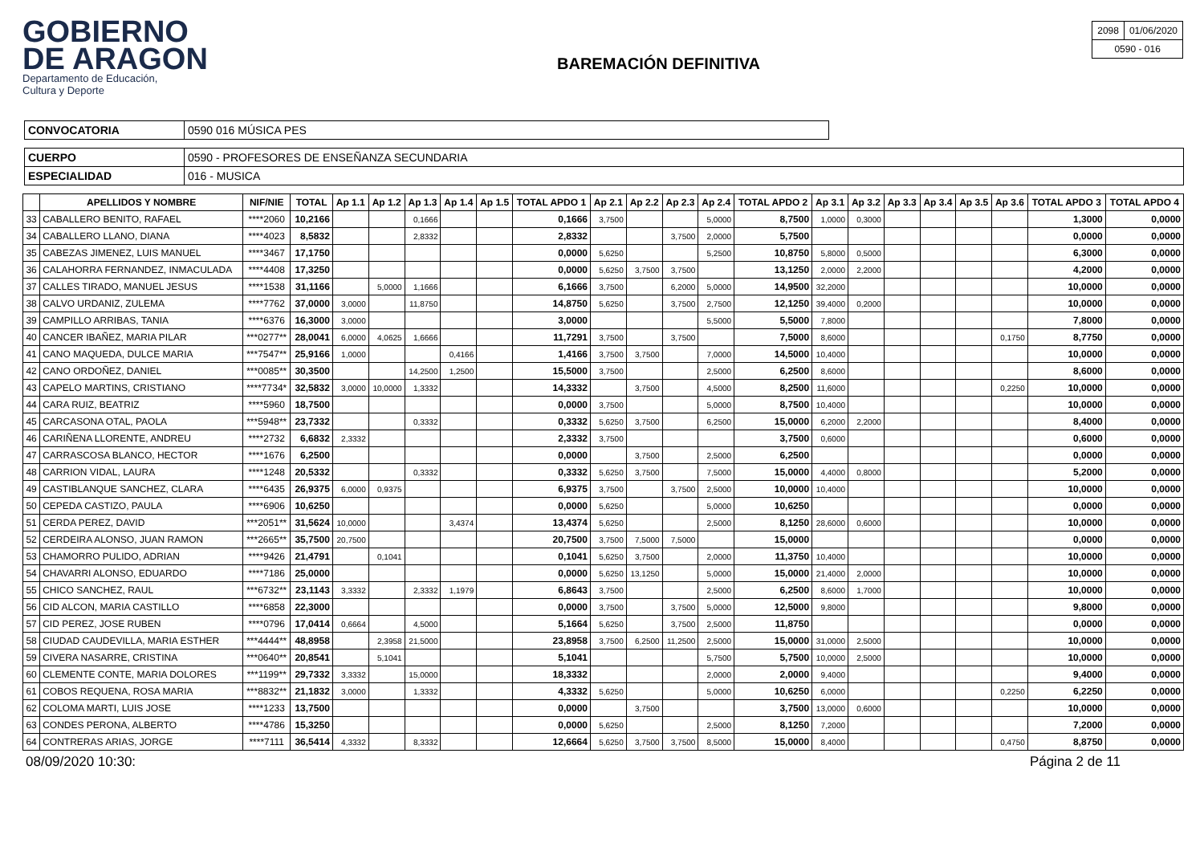GOBIERNO
DE ARAGON
Departamento de Educación,
Cultura y Deporte
BAREMACIÓN DEFINITIVA
| 2098 | 01/06/2020 |
| 0590 - 016 | |
| CONVOCATORIA | 0590 016 MÚSICA PES |
| CUERPO | 0590 - PROFESORES DE ENSEÑANZA SECUNDARIA |
| ESPECIALIDAD | 016 - MUSICA |
| | APELLIDOS Y NOMBRE | NIF/NIE | TOTAL | Ap 1.1 | Ap 1.2 | Ap 1.3 | Ap 1.4 | Ap 1.5 | TOTAL APDO 1 | Ap 2.1 | Ap 2.2 | Ap 2.3 | Ap 2.4 | TOTAL APDO 2 | Ap 3.1 | Ap 3.2 | Ap 3.3 | Ap 3.4 | Ap 3.5 | Ap 3.6 | TOTAL APDO 3 | TOTAL APDO 4 |
| --- | --- | --- | --- | --- | --- | --- | --- | --- | --- | --- | --- | --- | --- | --- | --- | --- | --- | --- | --- | --- | --- | --- |
| 33 | CABALLERO BENITO, RAFAEL | ****2060 | 10,2166 | | | 0,1666 | | | 0,1666 | 3,7500 | | | 5,0000 | 8,7500 | 1,0000 | 0,3000 | | | | | 1,3000 | 0,0000 |
| 34 | CABALLERO LLANO, DIANA | ****4023 | 8,5832 | | | 2,8332 | | | 2,8332 | | | 3,7500 | 2,0000 | 5,7500 | | | | | | | 0,0000 | 0,0000 |
| 35 | CABEZAS JIMENEZ, LUIS MANUEL | ****3467 | 17,1750 | | | | | | 0,0000 | 5,6250 | | | 5,2500 | 10,8750 | 5,8000 | 0,5000 | | | | | 6,3000 | 0,0000 |
| 36 | CALAHORRA FERNANDEZ, INMACULADA | ****4408 | 17,3250 | | | | | | 0,0000 | 5,6250 | 3,7500 | 3,7500 | | 13,1250 | 2,0000 | 2,2000 | | | | | 4,2000 | 0,0000 |
| 37 | CALLES TIRADO, MANUEL JESUS | ****1538 | 31,1166 | | 5,0000 | 1,1666 | | | 6,1666 | 3,7500 | | 6,2000 | 5,0000 | 14,9500 | 32,2000 | | | | | | 10,0000 | 0,0000 |
| 38 | CALVO URDANIZ, ZULEMA | ****7762 | 37,0000 | 3,0000 | | 11,8750 | | | 14,8750 | 5,6250 | | 3,7500 | 2,7500 | 12,1250 | 39,4000 | 0,2000 | | | | | 10,0000 | 0,0000 |
| 39 | CAMPILLO ARRIBAS, TANIA | ****6376 | 16,3000 | 3,0000 | | | | | 3,0000 | | | | 5,5000 | 5,5000 | 7,8000 | | | | | | 7,8000 | 0,0000 |
| 40 | CANCER IBAÑEZ, MARIA PILAR | ***0277** | 28,0041 | 6,0000 | 4,0625 | 1,6666 | | | 11,7291 | 3,7500 | | 3,7500 | | 7,5000 | 8,6000 | | | | | 0,1750 | 8,7750 | 0,0000 |
| 41 | CANO MAQUEDA, DULCE MARIA | ***7547** | 25,9166 | 1,0000 | | | 0,4166 | | 1,4166 | 3,7500 | 3,7500 | | 7,0000 | 14,5000 | 10,4000 | | | | | | 10,0000 | 0,0000 |
| 42 | CANO ORDOÑEZ, DANIEL | ***0085** | 30,3500 | | | 14,2500 | 1,2500 | | 15,5000 | 3,7500 | | | 2,5000 | 6,2500 | 8,6000 | | | | | | 8,6000 | 0,0000 |
| 43 | CAPELO MARTINS, CRISTIANO | ****7734* | 32,5832 | 3,0000 | 10,0000 | 1,3332 | | | 14,3332 | | 3,7500 | | 4,5000 | 8,2500 | 11,6000 | | | | | 0,2250 | 10,0000 | 0,0000 |
| 44 | CARA RUIZ, BEATRIZ | ****5960 | 18,7500 | | | | | | 0,0000 | 3,7500 | | | 5,0000 | 8,7500 | 10,4000 | | | | | | 10,0000 | 0,0000 |
| 45 | CARCASONA OTAL, PAOLA | ***5948** | 23,7332 | | | 0,3332 | | | 0,3332 | 5,6250 | 3,7500 | | 6,2500 | 15,0000 | 6,2000 | 2,2000 | | | | | 8,4000 | 0,0000 |
| 46 | CARIÑENA LLORENTE, ANDREU | ****2732 | 6,6832 | 2,3332 | | | | | 2,3332 | 3,7500 | | | | 3,7500 | 0,6000 | | | | | | 0,6000 | 0,0000 |
| 47 | CARRASCOSA BLANCO, HECTOR | ****1676 | 6,2500 | | | | | | 0,0000 | | 3,7500 | | 2,5000 | 6,2500 | | | | | | | 0,0000 | 0,0000 |
| 48 | CARRION VIDAL, LAURA | ****1248 | 20,5332 | | | 0,3332 | | | 0,3332 | 5,6250 | 3,7500 | | 7,5000 | 15,0000 | 4,4000 | 0,8000 | | | | | 5,2000 | 0,0000 |
| 49 | CASTIBLANQUE SANCHEZ, CLARA | ****6435 | 26,9375 | 6,0000 | 0,9375 | | | | 6,9375 | 3,7500 | | 3,7500 | 2,5000 | 10,0000 | 10,4000 | | | | | | 10,0000 | 0,0000 |
| 50 | CEPEDA CASTIZO, PAULA | ****6906 | 10,6250 | | | | | | 0,0000 | 5,6250 | | | 5,0000 | 10,6250 | | | | | | | 0,0000 | 0,0000 |
| 51 | CERDA PEREZ, DAVID | ***2051** | 31,5624 | 10,0000 | | | 3,4374 | | 13,4374 | 5,6250 | | | 2,5000 | 8,1250 | 28,6000 | 0,6000 | | | | | 10,0000 | 0,0000 |
| 52 | CERDEIRA ALONSO, JUAN RAMON | ***2665** | 35,7500 | 20,7500 | | | | | 20,7500 | 3,7500 | 7,5000 | 7,5000 | | 15,0000 | | | | | | | 0,0000 | 0,0000 |
| 53 | CHAMORRO PULIDO, ADRIAN | ****9426 | 21,4791 | | 0,1041 | | | | 0,1041 | 5,6250 | 3,7500 | | 2,0000 | 11,3750 | 10,4000 | | | | | | 10,0000 | 0,0000 |
| 54 | CHAVARRI ALONSO, EDUARDO | ****7186 | 25,0000 | | | | | | 0,0000 | 5,6250 | 13,1250 | | 5,0000 | 15,0000 | 21,4000 | 2,0000 | | | | | 10,0000 | 0,0000 |
| 55 | CHICO SANCHEZ, RAUL | ***6732** | 23,1143 | 3,3332 | | 2,3332 | 1,1979 | | 6,8643 | 3,7500 | | | 2,5000 | 6,2500 | 8,6000 | 1,7000 | | | | | 10,0000 | 0,0000 |
| 56 | CID ALCON, MARIA CASTILLO | ****6858 | 22,3000 | | | | | | 0,0000 | 3,7500 | | 3,7500 | 5,0000 | 12,5000 | 9,8000 | | | | | | 9,8000 | 0,0000 |
| 57 | CID PEREZ, JOSE RUBEN | ****0796 | 17,0414 | 0,6664 | | 4,5000 | | | 5,1664 | 5,6250 | | 3,7500 | 2,5000 | 11,8750 | | | | | | | 0,0000 | 0,0000 |
| 58 | CIUDAD CAUDEVILLA, MARIA ESTHER | ***4444** | 48,8958 | | 2,3958 | 21,5000 | | | 23,8958 | 3,7500 | 6,2500 | 11,2500 | 2,5000 | 15,0000 | 31,0000 | 2,5000 | | | | | 10,0000 | 0,0000 |
| 59 | CIVERA NASARRE, CRISTINA | ***0640** | 20,8541 | | 5,1041 | | | | 5,1041 | | | | 5,7500 | 5,7500 | 10,0000 | 2,5000 | | | | | 10,0000 | 0,0000 |
| 60 | CLEMENTE CONTE, MARIA DOLORES | ***1199** | 29,7332 | 3,3332 | | 15,0000 | | | 18,3332 | | | | 2,0000 | 2,0000 | 9,4000 | | | | | | 9,4000 | 0,0000 |
| 61 | COBOS REQUENA, ROSA MARIA | ***8832** | 21,1832 | 3,0000 | | 1,3332 | | | 4,3332 | 5,6250 | | | 5,0000 | 10,6250 | 6,0000 | | | | | 0,2250 | 6,2250 | 0,0000 |
| 62 | COLOMA MARTI, LUIS JOSE | ****1233 | 13,7500 | | | | | | 0,0000 | | 3,7500 | | | 3,7500 | 13,0000 | 0,6000 | | | | | 10,0000 | 0,0000 |
| 63 | CONDES PERONA, ALBERTO | ****4786 | 15,3250 | | | | | | 0,0000 | 5,6250 | | | 2,5000 | 8,1250 | 7,2000 | | | | | | 7,2000 | 0,0000 |
| 64 | CONTRERAS ARIAS, JORGE | ****7111 | 36,5414 | 4,3332 | | 8,3332 | | | 12,6664 | 5,6250 | 3,7500 | 3,7500 | 8,5000 | 15,0000 | 8,4000 | | | | | 0,4750 | 8,8750 | 0,0000 |
08/09/2020 10:30: Página 2 de 11